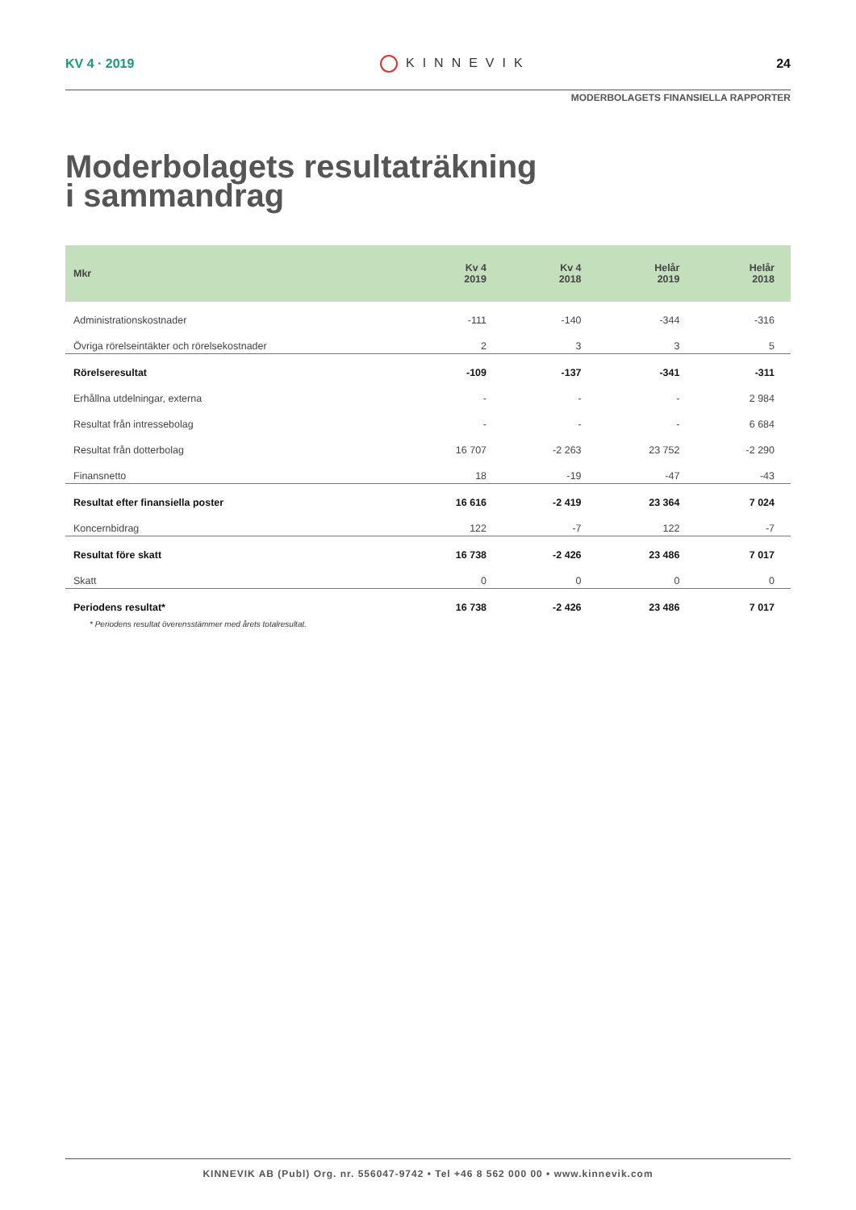KV 4 · 2019 KINNEVIK 24
MODERBOLAGETS FINANSIELLA RAPPORTER
Moderbolagets resultaträkning
i sammandrag
| Mkr | Kv 4 2019 | Kv 4 2018 | Helår 2019 | Helår 2018 |
| --- | --- | --- | --- | --- |
| Administrationskostnader | -111 | -140 | -344 | -316 |
| Övriga rörelseintäkter och rörelsekostnader | 2 | 3 | 3 | 5 |
| Rörelseresultat | -109 | -137 | -341 | -311 |
| Erhållna utdelningar, externa | - | - | - | 2 984 |
| Resultat från intressebolag | - | - | - | 6 684 |
| Resultat från dotterbolag | 16 707 | -2 263 | 23 752 | -2 290 |
| Finansnetto | 18 | -19 | -47 | -43 |
| Resultat efter finansiella poster | 16 616 | -2 419 | 23 364 | 7 024 |
| Koncernbidrag | 122 | -7 | 122 | -7 |
| Resultat före skatt | 16 738 | -2 426 | 23 486 | 7 017 |
| Skatt | 0 | 0 | 0 | 0 |
| Periodens resultat* | 16 738 | -2 426 | 23 486 | 7 017 |
* Periodens resultat överensstämmer med årets totalresultat.
KINNEVIK AB (Publ) Org. nr. 556047-9742 • Tel +46 8 562 000 00 • www.kinnevik.com